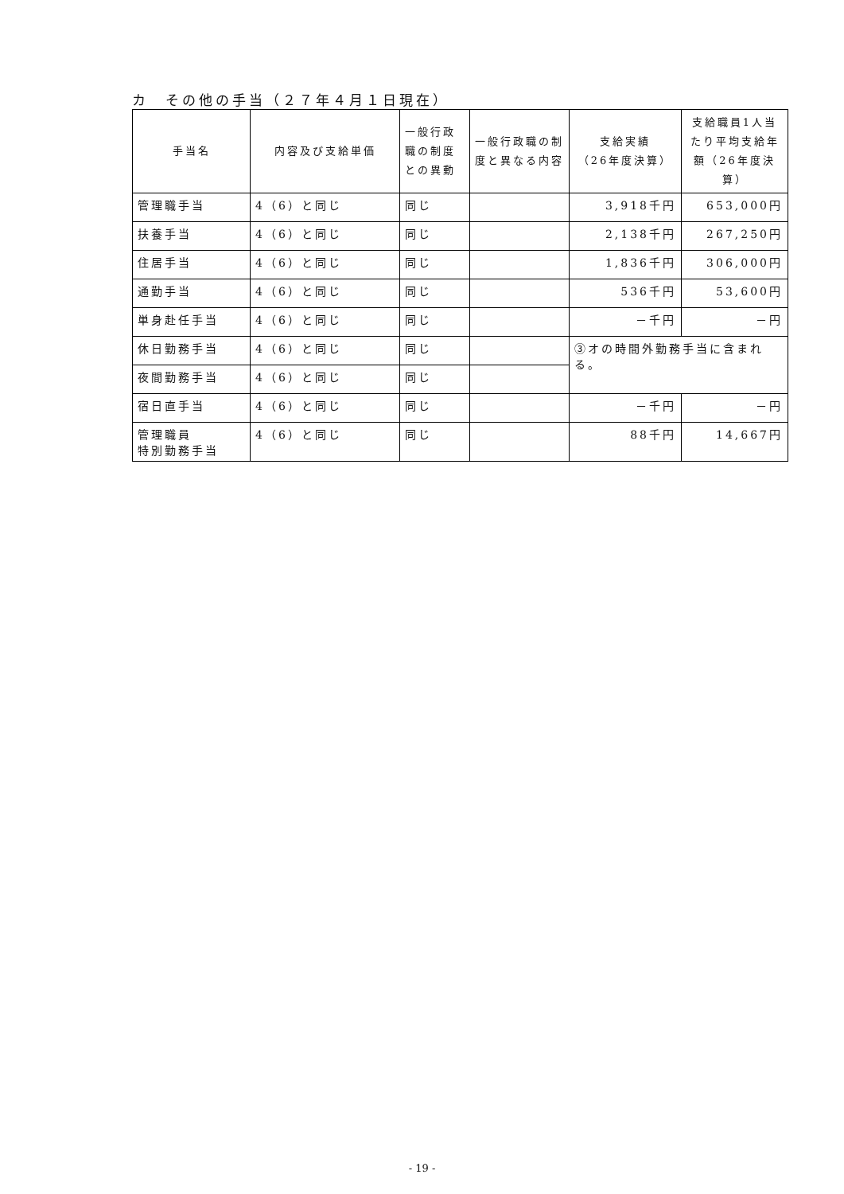カ　その他の手当（２７年４月１日現在）
| 手当名 | 内容及び支給単価 | 一般行政職の制度との異動 | 一般行政職の制度と異なる内容 | 支給実績 （26年度決算） | 支給職員1人当たり平均支給年額（26年度決算） |
| --- | --- | --- | --- | --- | --- |
| 管理職手当 | 4（6）と同じ | 同じ | | 3,918千円 | 653,000円 |
| 扶養手当 | 4（6）と同じ | 同じ | | 2,138千円 | 267,250円 |
| 住居手当 | 4（6）と同じ | 同じ | | 1,836千円 | 306,000円 |
| 通勤手当 | 4（6）と同じ | 同じ | | 536千円 | 53,600円 |
| 単身赴任手当 | 4（6）と同じ | 同じ | | －千円 | －円 |
| 休日勤務手当 | 4（6）と同じ | 同じ | | ③オの時間外勤務手当に含まれる。 | |
| 夜間勤務手当 | 4（6）と同じ | 同じ | | | |
| 宿日直手当 | 4（6）と同じ | 同じ | | －千円 | －円 |
| 管理職員 特別勤務手当 | 4（6）と同じ | 同じ | | 88千円 | 14,667円 |
- 19 -